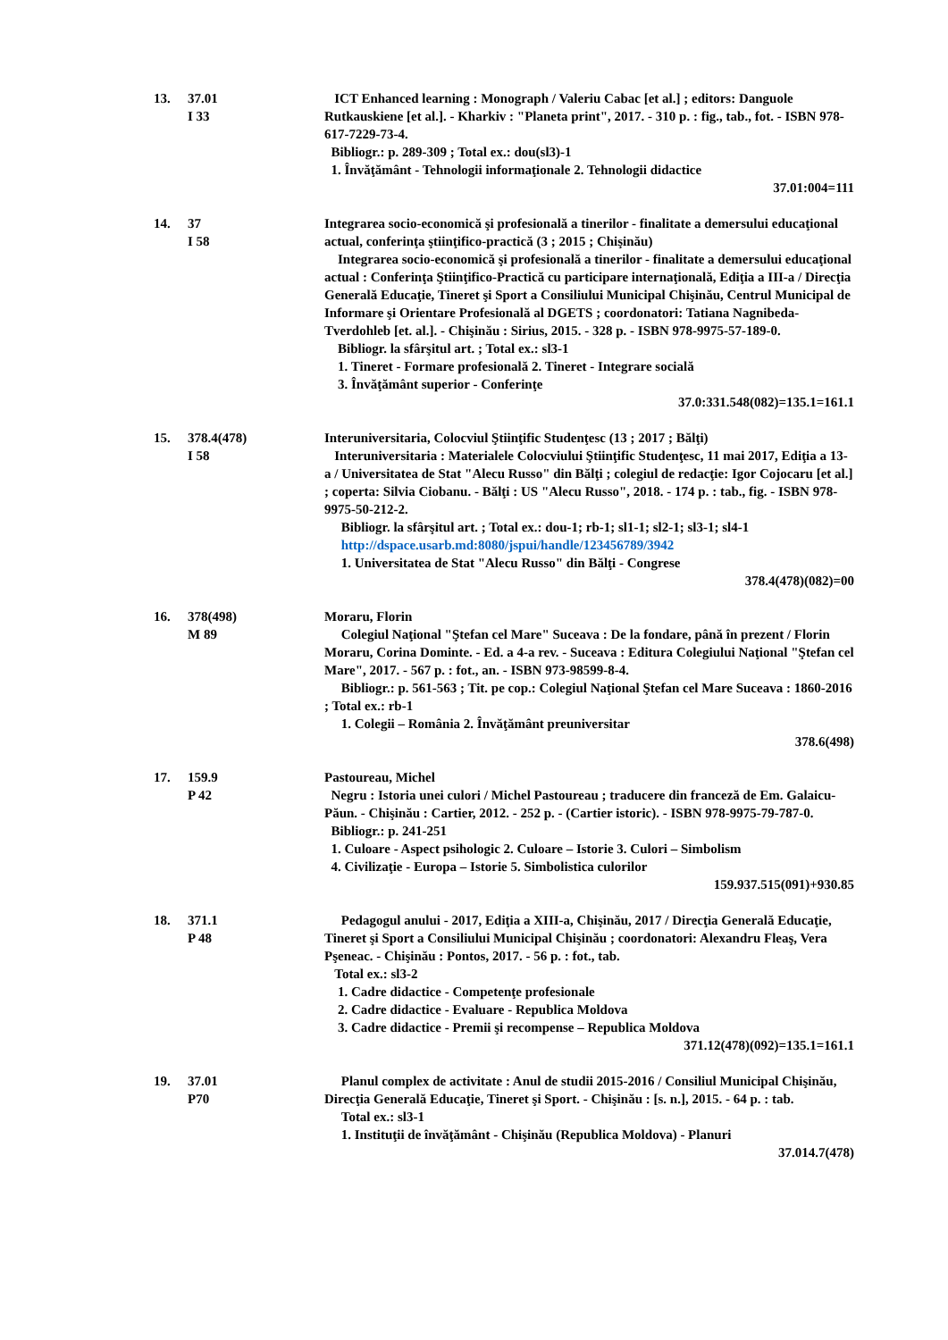13. 37.01
I 33
ICT Enhanced learning : Monograph / Valeriu Cabac [et al.] ; editors: Danguole Rutkauskiene [et al.]. - Kharkiv : "Planeta print", 2017. - 310 p. : fig., tab., fot. - ISBN 978-617-7229-73-4.
Bibliogr.: p. 289-309 ; Total ex.: dou(sl3)-1
1. Învăţământ - Tehnologii informaţionale 2. Tehnologii didactice
37.01:004=111
14. 37
I 58
Integrarea socio-economică şi profesională a tinerilor - finalitate a demersului educaţional actual, conferinţa ştiinţifico-practică (3 ; 2015 ; Chişinău)
Integrarea socio-economică şi profesională a tinerilor - finalitate a demersului educaţional actual : Conferinţa Ştiinţifico-Practică cu participare internaţională, Ediţia a III-a / Direcţia Generală Educaţie, Tineret şi Sport a Consiliului Municipal Chişinău, Centrul Municipal de Informare şi Orientare Profesională al DGETS ; coordonatori: Tatiana Nagnibeda-Tverdohleb [et. al.]. - Chişinău : Sirius, 2015. - 328 p. - ISBN 978-9975-57-189-0.
Bibliogr. la sfârşitul art. ; Total ex.: sl3-1
1. Tineret - Formare profesională 2. Tineret - Integrare socială
3. Învăţământ superior - Conferinţe
37.0:331.548(082)=135.1=161.1
15. 378.4(478)
I 58
Interuniversitaria, Colocviul Ştiinţific Studenţesc (13 ; 2017 ; Bălţi)
Interuniversitaria : Materialele Colocviului Ştiinţific Studenţesc, 11 mai 2017, Ediţia a 13-a / Universitatea de Stat "Alecu Russo" din Bălţi ; colegiul de redacţie: Igor Cojocaru [et al.] ; coperta: Silvia Ciobanu. - Bălţi : US "Alecu Russo", 2018. - 174 p. : tab., fig. - ISBN 978-9975-50-212-2.
Bibliogr. la sfârşitul art. ; Total ex.: dou-1; rb-1; sl1-1; sl2-1; sl3-1; sl4-1
http://dspace.usarb.md:8080/jspui/handle/123456789/3942
1. Universitatea de Stat "Alecu Russo" din Bălţi - Congrese
378.4(478)(082)=00
16. 378(498)
M 89
Moraru, Florin
Colegiul Naţional "Ştefan cel Mare" Suceava : De la fondare, până în prezent / Florin Moraru, Corina Dominte. - Ed. a 4-a rev. - Suceava : Editura Colegiului Naţional "Ştefan cel Mare", 2017. - 567 p. : fot., an. - ISBN 973-98599-8-4.
Bibliogr.: p. 561-563 ; Tit. pe cop.: Colegiul Naţional Ştefan cel Mare Suceava : 1860-2016 ; Total ex.: rb-1
1. Colegii – România 2. Învăţământ preuniversitar
378.6(498)
17. 159.9
P 42
Pastoureau, Michel
Negru : Istoria unei culori / Michel Pastoureau ; traducere din franceză de Em. Galaicu-Păun. - Chişinău : Cartier, 2012. - 252 p. - (Cartier istoric). - ISBN 978-9975-79-787-0.
Bibliogr.: p. 241-251
1. Culoare - Aspect psihologic 2. Culoare – Istorie 3. Culori – Simbolism
4. Civilizaţie - Europa – Istorie 5. Simbolistica culorilor
159.937.515(091)+930.85
18. 371.1
P 48
Pedagogul anului - 2017, Ediţia a XIII-a, Chişinău, 2017 / Direcţia Generală Educaţie, Tineret şi Sport a Consiliului Municipal Chişinău ; coordonatori: Alexandru Fleaş, Vera Pşeneac. - Chişinău : Pontos, 2017. - 56 p. : fot., tab.
Total ex.: sl3-2
1. Cadre didactice - Competenţe profesionale
2. Cadre didactice - Evaluare - Republica Moldova
3. Cadre didactice - Premii şi recompense – Republica Moldova
371.12(478)(092)=135.1=161.1
19. 37.01
P70
Planul complex de activitate : Anul de studii 2015-2016 / Consiliul Municipal Chişinău, Direcţia Generală Educaţie, Tineret şi Sport. - Chişinău : [s. n.], 2015. - 64 p. : tab.
Total ex.: sl3-1
1. Instituţii de învăţământ - Chişinău (Republica Moldova) - Planuri
37.014.7(478)